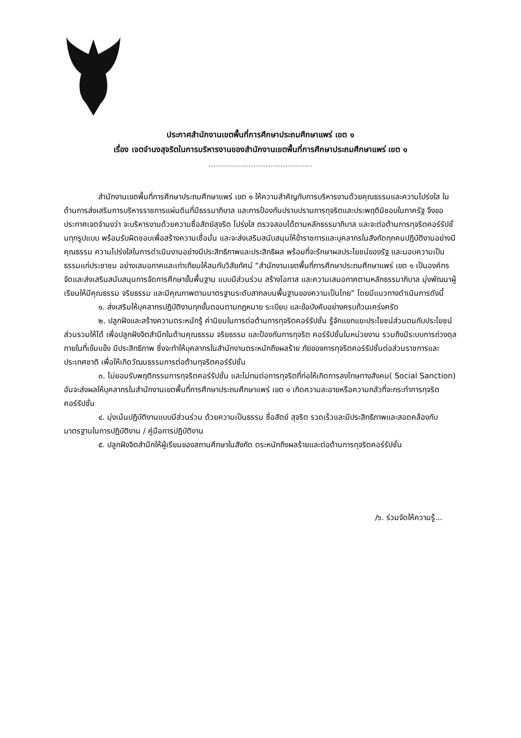ประกาศสำนักงานเขตพื้นที่การศึกษาประถมศึกษาแพร่ เขต ๑
เรื่อง เจตจำนงสุจริตในการบริหารงานของสำนักงานเขตพื้นที่การศึกษาประถมศึกษาแพร่ เขต ๑
สำนักงานเขตพื้นที่การศึกษาประถมศึกษาแพร่ เขต ๑ ให้ความสำคัญกับการบริหารงานด้วยคุณธรรมและความโปร่งใส ในด้านการส่งเสริมการบริหารราชการแผ่นดินที่มีธรรมาภิบาล และการป้องกันปราบปรามการทุจริตและประพฤติมิชอบในภาครัฐ จึงขอประกาศเจตจำนงว่า จะบริหารงานด้วยความซื่อสัตย์สุจริต โปร่งใส ตรวจสอบได้ตามหลักธรรมาภิบาล และจะต่อต้านการทุจริตคอร์รัปชั่นทุกรูปแบบ พร้อมรับผิดชอบเพื่อสร้างความเชื่อมั่น และจะส่งเสริมสนับสนุนให้ข้าราชการและบุคลากรในสังกัดทุกคนปฏิบัติงานอย่างมีคุณธรรม ความโปร่งใสในการดำเนินงานอย่างมีประสิทธิภาพและประสิทธิผล พร้อมที่จะรักษาผลประโยชน์ของรัฐ และมอบความเป็นธรรมแก่ประชาชน อย่างเสมอภาคและเท่าเทียมให้สมกับวิสัยทัศน์ “สำนักงานเขตพื้นที่การศึกษาประถมศึกษาแพร่ เขต ๑ เป็นองค์กรจัดและส่งเสริมสนับสนุนการจัดการศึกษาขั้นพื้นฐาน แบบมีส่วนร่วม สร้างโอกาส และความเสมอภาคตามหลักธรรมาภิบาล มุ่งพัฒนาผู้เรียนให้มีคุณธรรม จริยธรรม และมีคุณภาพตามมาตรฐานระดับสากลบนพื้นฐานของความเป็นไทย” โดยมีแนวทางดำเนินการดังนี้
๑. ส่งเสริมให้บุคลากรปฏิบัติงานทุกขั้นตอนตามกฎหมาย ระเบียบ และข้อบังคับอย่างครบถ้วนเคร่งครัด
๒. ปลูกฝังและสร้างความตระหนักรู้ ค่านิยมในการต่อต้านการทุจริตคอร์รัปชั่น รู้จักแยกแยะประโยชน์ส่วนตนกับประโยชน์ส่วนรวมให้ได้ เพื่อปลูกฝังจิตสำนึกในด้านคุณธรรม จริยธรรม และป้องกันการทุจริต คอร์รัปชั่นในหน่วยงาน รวมถึงมีระบบการถ่วงดุลภายในที่เข้มแข็ง มีประสิทธิภาพ ซึ่งจะทำให้บุคลากรในสำนักงานตระหนักถึงผลร้าย ภัยของการทุจริตคอร์รัปชั่นต่อส่วนราชการและประเทศชาติ เพื่อให้เกิดวัฒนธรรมการต่อต้านทุจริตคอร์รัปชั่น
๓. ไม่ยอมรับพฤติกรรมการทุจริตคอร์รัปชั่น และไม่ทนต่อการทุจริตที่ก่อให้เกิดการลงโทษทางสังคม( Social Sanction) อันจะส่งผลให้บุคลากรในสำนักงานเขตพื้นที่การศึกษาประถมศึกษาแพร่ เขต ๑ เกิดความละอายหรือความกลัวที่จะกระทำการทุจริตคอร์รัปชั่น
๔. มุ่งเน้นปฏิบัติงานแบบมีส่วนร่วม ด้วยความเป็นธรรม ซื่อสัตย์ สุจริต รวดเร็วและมีประสิทธิภาพและสอดคล้องกับมาตรฐานในการปฏิบัติงาน / คู่มือการปฏิบัติงาน
๕. ปลูกฝังจิตสำนึกให้ผู้เรียนของสถานศึกษาในสังกัด ตระหนักถึงผลร้ายและต่อต้านการทุจริตคอร์รัปชั่น
/๖. ร่วมจัดให้ความรู้...